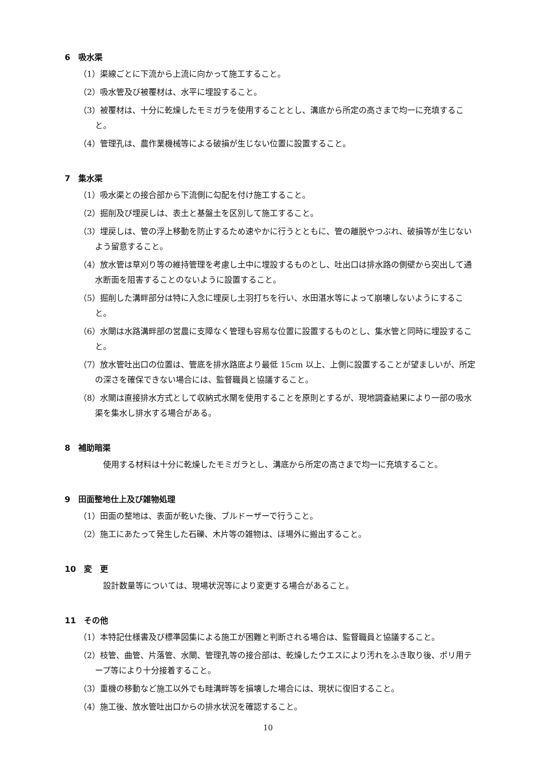6　吸水渠
（1）渠線ごとに下流から上流に向かって施工すること。
（2）吸水管及び被覆材は、水平に埋設すること。
（3）被覆材は、十分に乾燥したモミガラを使用することとし、溝底から所定の高さまで均一に充填すること。
（4）管理孔は、農作業機械等による破損が生じない位置に設置すること。
7　集水渠
（1）吸水渠との接合部から下流側に勾配を付け施工すること。
（2）掘削及び埋戻しは、表土と基盤土を区別して施工すること。
（3）埋戻しは、管の浮上移動を防止するため速やかに行うとともに、管の離脱やつぶれ、破損等が生じないよう留意すること。
（4）放水管は草刈り等の維持管理を考慮し土中に埋設するものとし、吐出口は排水路の側壁から突出して通水断面を阻害することのないように設置すること。
（5）掘削した溝畔部分は特に入念に埋戻し土羽打ちを行い、水田湛水等によって崩壊しないようにすること。
（6）水閘は水路溝畔部の営農に支障なく管理も容易な位置に設置するものとし、集水管と同時に埋設すること。
（7）放水管吐出口の位置は、管底を排水路底より最低 15cm 以上、上側に設置することが望ましいが、所定の深さを確保できない場合には、監督職員と協議すること。
（8）水閘は直接排水方式として収納式水閘を使用することを原則とするが、現地調査結果により一部の吸水渠を集水し排水する場合がある。
8　補助暗渠
　使用する材料は十分に乾燥したモミガラとし、溝底から所定の高さまで均一に充填すること。
9　田面整地仕上及び雑物処理
（1）田面の整地は、表面が乾いた後、ブルドーザーで行うこと。
（2）施工にあたって発生した石礫、木片等の雑物は、ほ場外に搬出すること。
10　変　更
　設計数量等については、現場状況等により変更する場合があること。
11　その他
（1）本特記仕様書及び標準図集による施工が困難と判断される場合は、監督職員と協議すること。
（2）枝管、曲管、片落管、水閘、管理孔等の接合部は、乾燥したウエスにより汚れをふき取り後、ポリ用テープ等により十分接着すること。
（3）重機の移動など施工以外でも畦溝畔等を損壊した場合には、現状に復旧すること。
（4）施工後、放水管吐出口からの排水状況を確認すること。
10